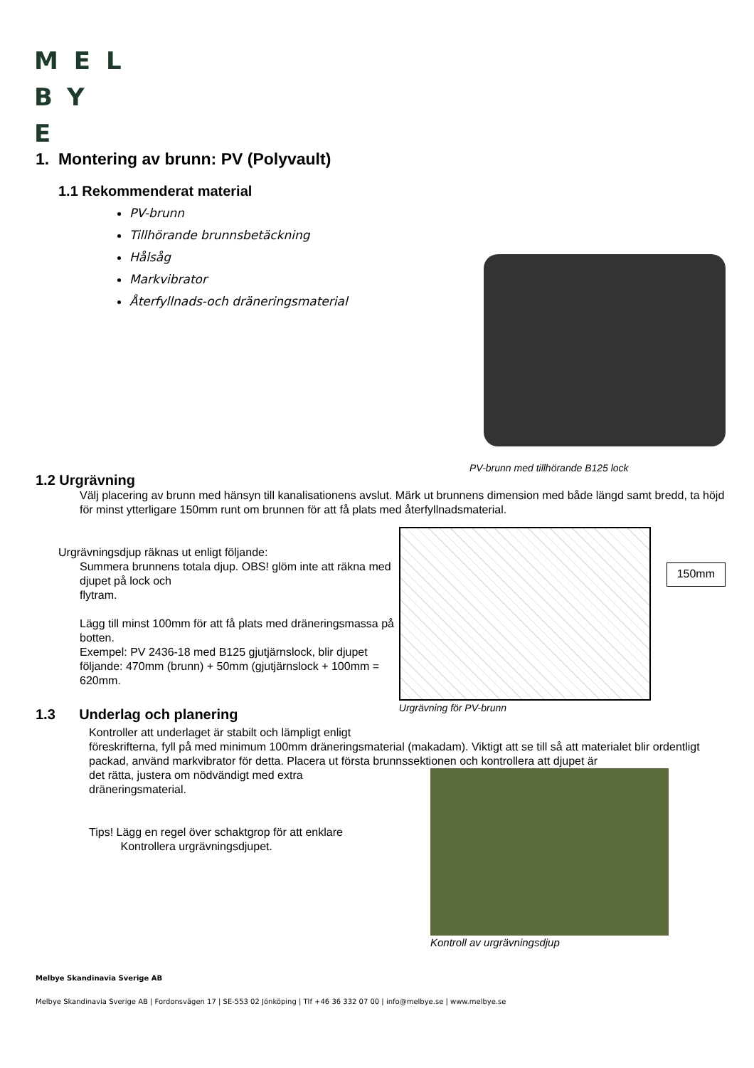MEL
BY
E
1. Montering av brunn: PV (Polyvault)
1.1 Rekommenderat material
PV-brunn
Tillhörande brunnsbetäckning
Hålsåg
Markvibrator
Återfyllnads-och dräneringsmaterial
PV-brunn med tillhörande B125 lock
1.2 Urgrävning
Välj placering av brunn med hänsyn till kanalisationens avslut. Märk ut brunnens dimension med både längd samt bredd, ta höjd för minst ytterligare 150mm runt om brunnen för att få plats med återfyllnadsmaterial.
Urgrävningsdjup räknas ut enligt följande:
Summera brunnens totala djup. OBS! glöm inte att räkna med djupet på lock och
flytram.
Lägg till minst 100mm för att få plats med dräneringsmassa på botten.
Exempel: PV 2436-18 med B125 gjutjärnslock, blir djupet följande: 470mm (brunn) + 50mm (gjutjärnslock + 100mm = 620mm.
150mm
Urgrävning för PV-brunn
1.3 Underlag och planering
Kontroller att underlaget är stabilt och lämpligt enligt
föreskrifterna, fyll på med minimum 100mm dräneringsmaterial (makadam). Viktigt att se till så att materialet blir ordentligt packad, använd markvibrator för detta. Placera ut första brunnssektionen och kontrollera att djupet är
det rätta, justera om nödvändigt med extra
dräneringsmaterial.
Tips! Lägg en regel över schaktgrop för att enklare
Kontrollera urgrävningsdjupet.
Kontroll av urgrävningsdjup
Melbye Skandinavia Sverige AB
Melbye Skandinavia Sverige AB | Fordonsvägen 17 | SE-553 02 Jönköping | Tlf +46 36 332 07 00 | info@melbye.se | www.melbye.se